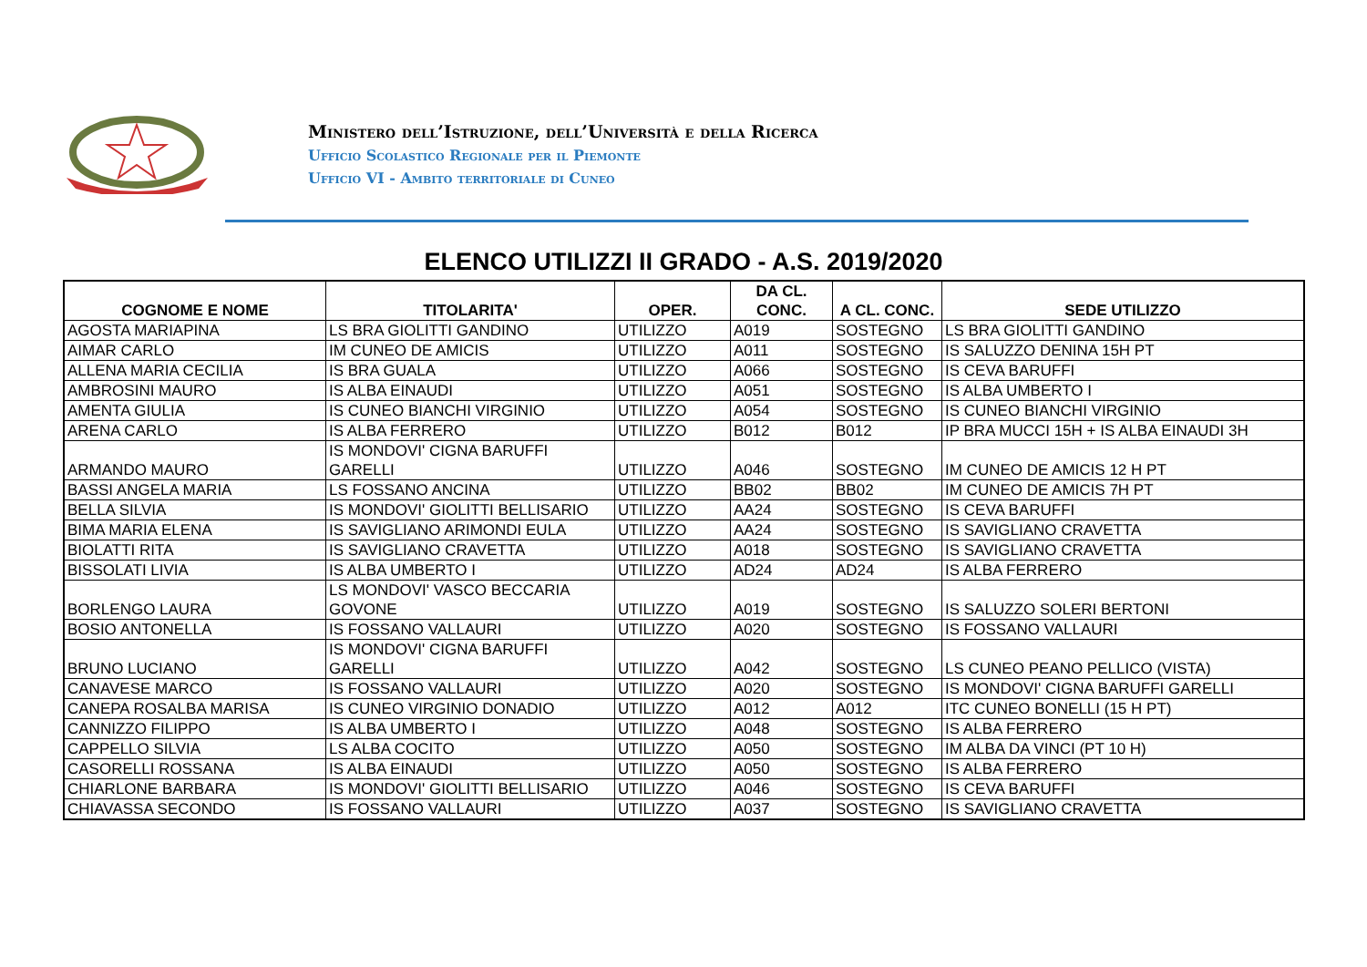Ministero dell’Istruzione, dell’Università e della Ricerca
Ufficio Scolastico Regionale per il Piemonte
Ufficio VI - Ambito territoriale di Cuneo
ELENCO UTILIZZI II GRADO - A.S. 2019/2020
| COGNOME E NOME | TITOLARITA' | OPER. | DA CL. CONC. | A CL. CONC. | SEDE UTILIZZO |
| --- | --- | --- | --- | --- | --- |
| AGOSTA MARIAPINA | LS BRA GIOLITTI GANDINO | UTILIZZO | A019 | SOSTEGNO | LS BRA GIOLITTI GANDINO |
| AIMAR CARLO | IM CUNEO DE AMICIS | UTILIZZO | A011 | SOSTEGNO | IS SALUZZO DENINA 15H PT |
| ALLENA MARIA CECILIA | IS BRA GUALA | UTILIZZO | A066 | SOSTEGNO | IS CEVA BARUFFI |
| AMBROSINI MAURO | IS ALBA EINAUDI | UTILIZZO | A051 | SOSTEGNO | IS ALBA UMBERTO I |
| AMENTA GIULIA | IS CUNEO BIANCHI VIRGINIO | UTILIZZO | A054 | SOSTEGNO | IS CUNEO BIANCHI VIRGINIO |
| ARENA CARLO | IS ALBA FERRERO | UTILIZZO | B012 | B012 | IP BRA MUCCI 15H + IS ALBA EINAUDI 3H |
| ARMANDO MAURO | IS MONDOVI' CIGNA BARUFFI GARELLI | UTILIZZO | A046 | SOSTEGNO | IM CUNEO DE AMICIS 12 H PT |
| BASSI ANGELA MARIA | LS FOSSANO ANCINA | UTILIZZO | BB02 | BB02 | IM CUNEO DE AMICIS 7H PT |
| BELLA SILVIA | IS MONDOVI' GIOLITTI BELLISARIO | UTILIZZO | AA24 | SOSTEGNO | IS CEVA BARUFFI |
| BIMA MARIA ELENA | IS SAVIGLIANO ARIMONDI EULA | UTILIZZO | AA24 | SOSTEGNO | IS SAVIGLIANO CRAVETTA |
| BIOLATTI RITA | IS SAVIGLIANO CRAVETTA | UTILIZZO | A018 | SOSTEGNO | IS SAVIGLIANO CRAVETTA |
| BISSOLATI LIVIA | IS ALBA UMBERTO I | UTILIZZO | AD24 | AD24 | IS ALBA FERRERO |
| BORLENGO LAURA | LS MONDOVI' VASCO BECCARIA GOVONE | UTILIZZO | A019 | SOSTEGNO | IS SALUZZO SOLERI BERTONI |
| BOSIO ANTONELLA | IS FOSSANO VALLAURI | UTILIZZO | A020 | SOSTEGNO | IS FOSSANO VALLAURI |
| BRUNO LUCIANO | IS MONDOVI' CIGNA BARUFFI GARELLI | UTILIZZO | A042 | SOSTEGNO | LS CUNEO PEANO PELLICO (VISTA) |
| CANAVESE MARCO | IS FOSSANO VALLAURI | UTILIZZO | A020 | SOSTEGNO | IS MONDOVI' CIGNA BARUFFI GARELLI |
| CANEPA ROSALBA MARISA | IS CUNEO VIRGINIO DONADIO | UTILIZZO | A012 | A012 | ITC CUNEO BONELLI (15 H PT) |
| CANNIZZO FILIPPO | IS ALBA UMBERTO I | UTILIZZO | A048 | SOSTEGNO | IS ALBA FERRERO |
| CAPPELLO SILVIA | LS ALBA COCITO | UTILIZZO | A050 | SOSTEGNO | IM ALBA DA VINCI (PT 10 H) |
| CASORELLI ROSSANA | IS ALBA EINAUDI | UTILIZZO | A050 | SOSTEGNO | IS ALBA FERRERO |
| CHIARLONE BARBARA | IS MONDOVI' GIOLITTI BELLISARIO | UTILIZZO | A046 | SOSTEGNO | IS CEVA BARUFFI |
| CHIAVASSA SECONDO | IS FOSSANO VALLAURI | UTILIZZO | A037 | SOSTEGNO | IS SAVIGLIANO CRAVETTA |